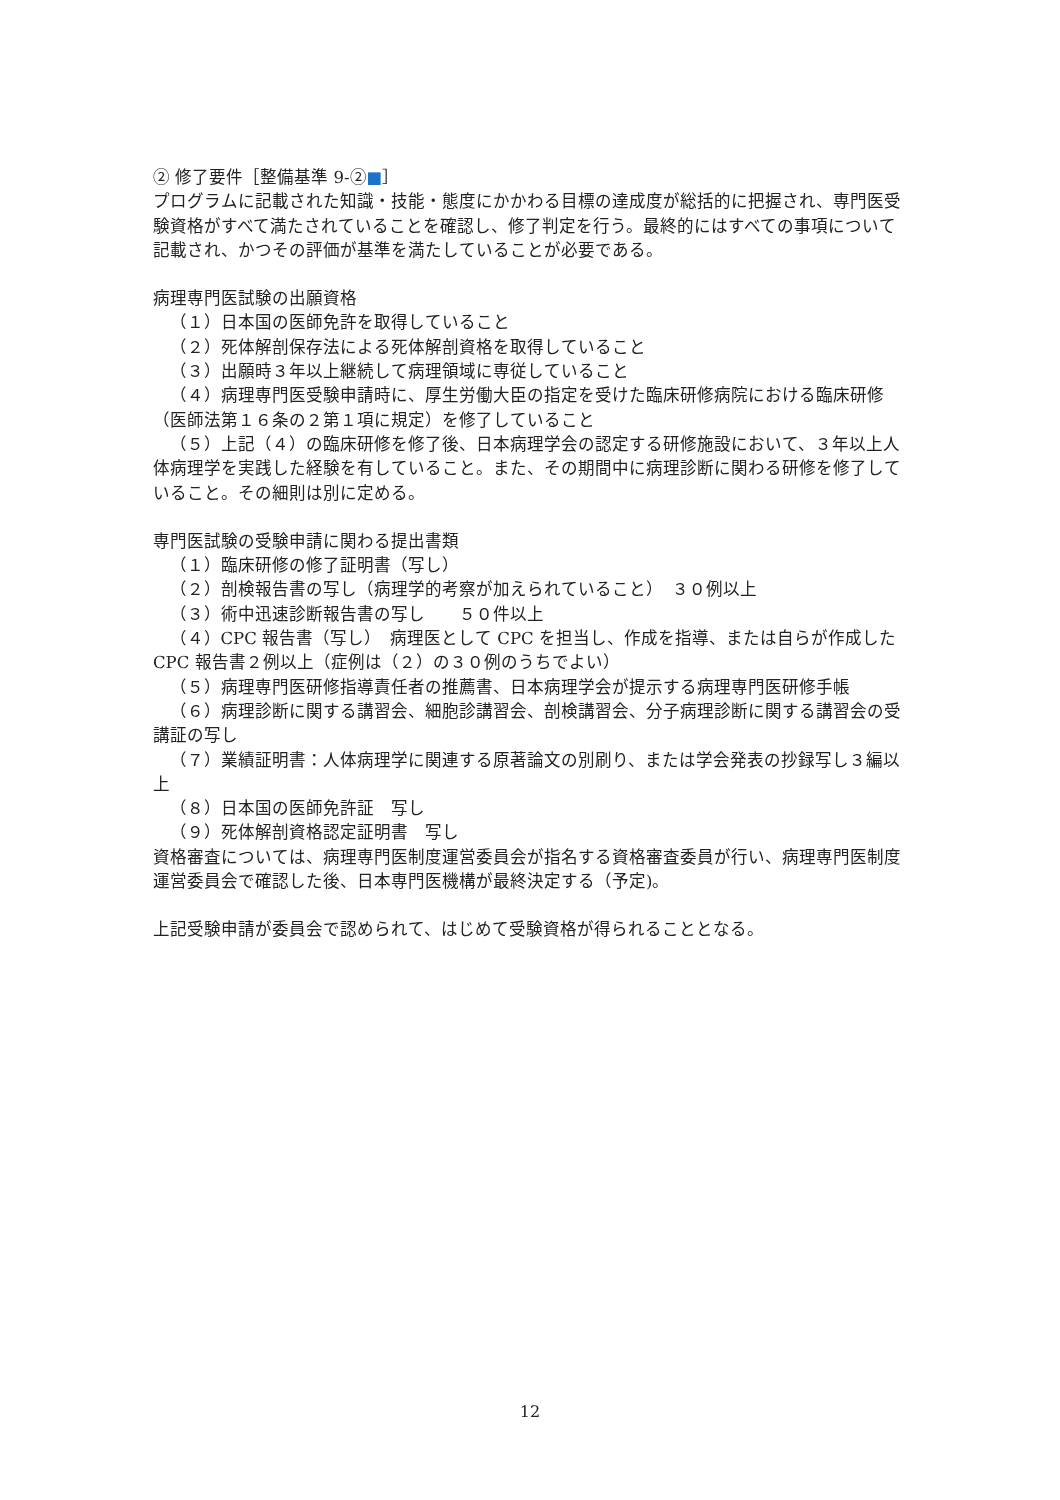② 修了要件［整備基準 9-②■］
プログラムに記載された知識・技能・態度にかかわる目標の達成度が総括的に把握され、専門医受験資格がすべて満たされていることを確認し、修了判定を行う。最終的にはすべての事項について記載され、かつその評価が基準を満たしていることが必要である。
病理専門医試験の出願資格
（１）日本国の医師免許を取得していること
（２）死体解剖保存法による死体解剖資格を取得していること
（３）出願時３年以上継続して病理領域に専従していること
（４）病理専門医受験申請時に、厚生労働大臣の指定を受けた臨床研修病院における臨床研修（医師法第１６条の２第１項に規定）を修了していること
（５）上記（４）の臨床研修を修了後、日本病理学会の認定する研修施設において、３年以上人体病理学を実践した経験を有していること。また、その期間中に病理診断に関わる研修を修了していること。その細則は別に定める。
専門医試験の受験申請に関わる提出書類
（１）臨床研修の修了証明書（写し）
（２）剖検報告書の写し（病理学的考察が加えられていること）　３０例以上
（３）術中迅速診断報告書の写し　　５０件以上
（４）CPC 報告書（写し）　病理医として CPC を担当し、作成を指導、または自らが作成した CPC 報告書２例以上（症例は（２）の３０例のうちでよい）
（５）病理専門医研修指導責任者の推薦書、日本病理学会が提示する病理専門医研修手帳
（６）病理診断に関する講習会、細胞診講習会、剖検講習会、分子病理診断に関する講習会の受講証の写し
（７）業績証明書：人体病理学に関連する原著論文の別刷り、または学会発表の抄録写し３編以上
（８）日本国の医師免許証　写し
（９）死体解剖資格認定証明書　写し
資格審査については、病理専門医制度運営委員会が指名する資格審査委員が行い、病理専門医制度運営委員会で確認した後、日本専門医機構が最終決定する（予定)。
上記受験申請が委員会で認められて、はじめて受験資格が得られることとなる。
12